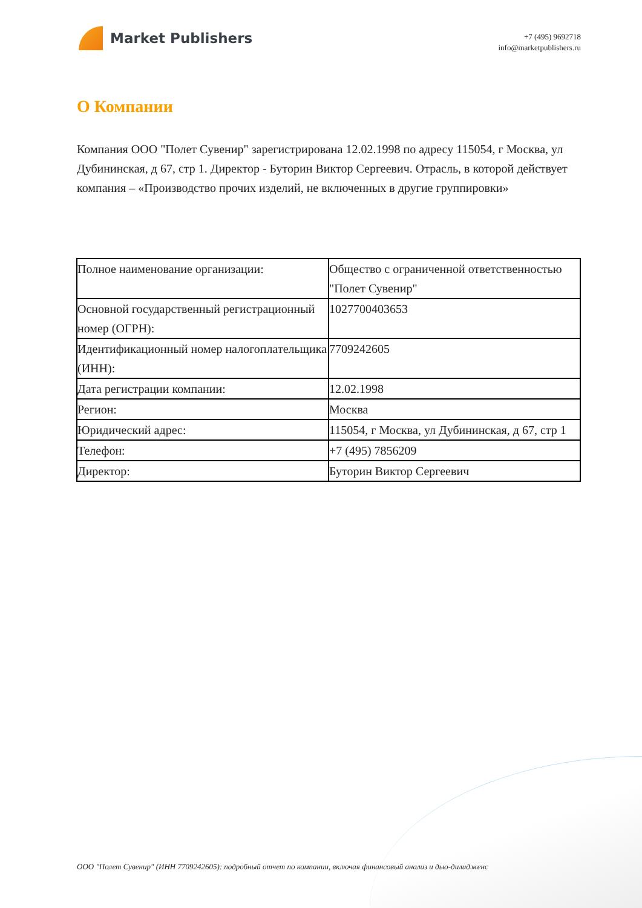Market Publishers
+7 (495) 9692718
info@marketpublishers.ru
О Компании
Компания ООО "Полет Сувенир" зарегистрирована 12.02.1998 по адресу 115054, г Москва, ул Дубининская, д 67, стр 1. Директор - Буторин Виктор Сергеевич. Отрасль, в которой действует компания – «Производство прочих изделий, не включенных в другие группировки»
| Полное наименование организации: | Общество с ограниченной ответственностью "Полет Сувенир" |
| Основной государственный регистрационный номер (ОГРН): | 1027700403653 |
| Идентификационный номер налогоплательщика (ИНН): | 7709242605 |
| Дата регистрации компании: | 12.02.1998 |
| Регион: | Москва |
| Юридический адрес: | 115054, г Москва, ул Дубининская, д 67, стр 1 |
| Телефон: | +7 (495) 7856209 |
| Директор: | Буторин Виктор Сергеевич |
ООО "Полет Сувенир" (ИНН 7709242605): подробный отчет по компании, включая финансовый анализ и дью-дилидженс